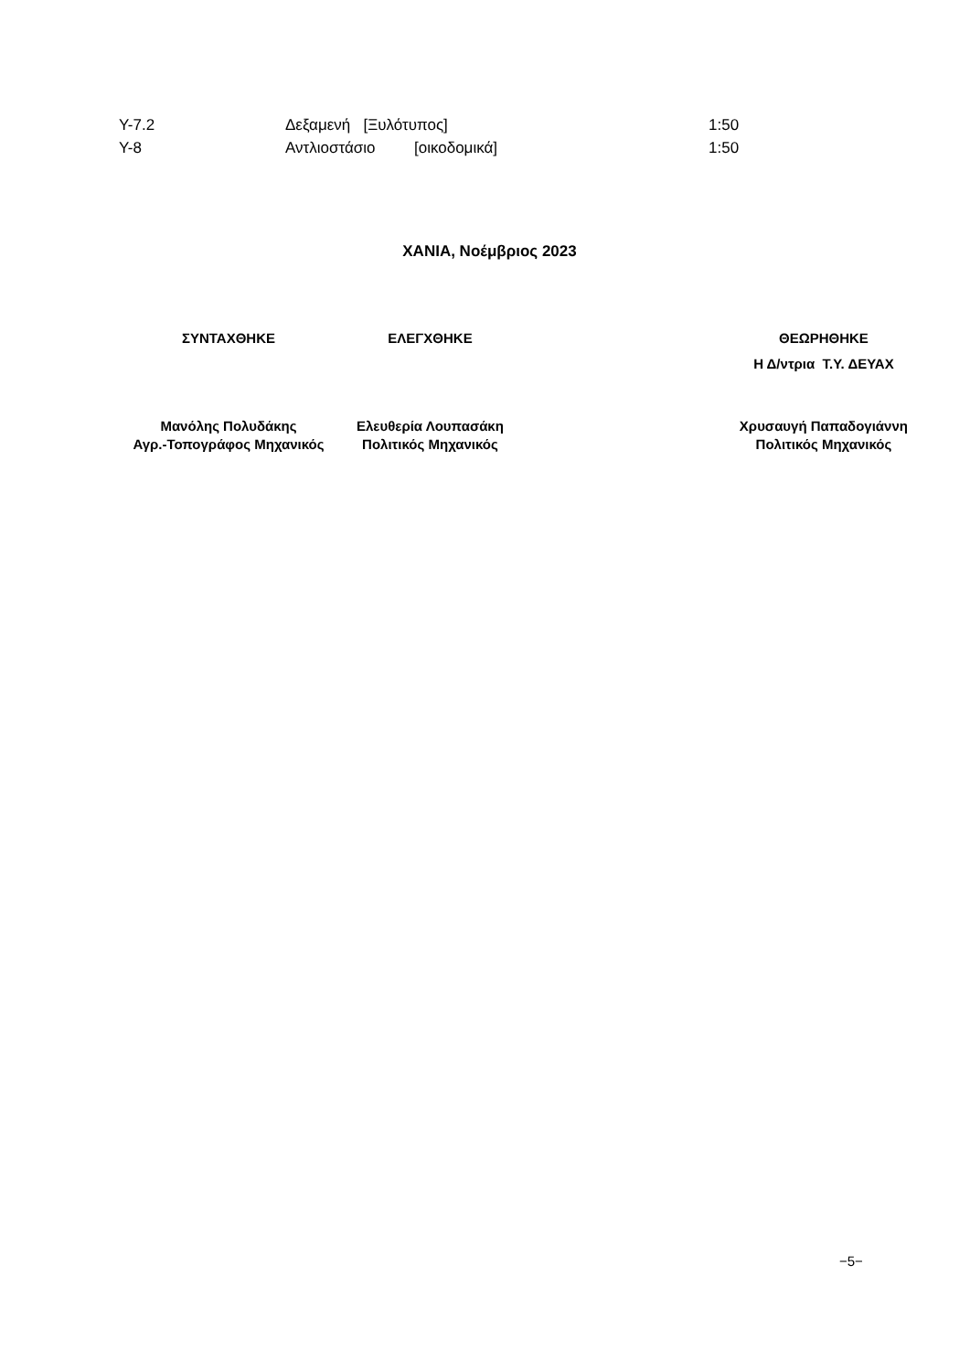| Υ-7.2 | Δεξαμενή [Ξυλότυπος] | 1:50 |
| Υ-8 | Αντλιοστάσιο [οικοδομικά] | 1:50 |
ΧΑΝΙΑ, Νοέμβριος 2023
| ΣΥΝΤΑΧΘΗΚΕ | ΕΛΕΓΧΘΗΚΕ | | ΘΕΩΡΗΘΗΚΕ Η Δ/ντρια Τ.Υ. ΔΕΥΑΧ |
| Μανόλης Πολυδάκης Αγρ.-Τοπογράφος Μηχανικός | Ελευθερία Λουπασάκη Πολιτικός Μηχανικός | | Χρυσαυγή Παπαδογιάννη Πολιτικός Μηχανικός |
−5−